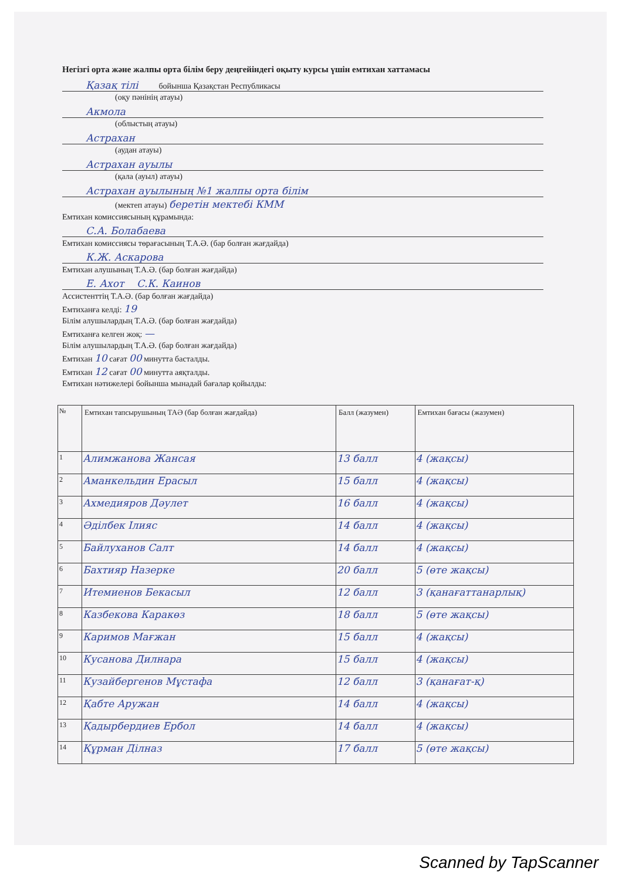Негізгі орта және жалпы орта білім беру деңгейіндегі оқыту курсы үшін емтихан хаттамасы
Қазақ тілі бойынша Қазақстан Республикасы
(оқу пәнінің атауы)
Акмола
(облыстың атауы)
Астрахан
(аудан атауы)
Астрахан ауылы
(қала (ауыл) атауы)
Астрахан ауылының №1 жалпы орта білім
(мектеп атауы) беретін мектебі КММ
Емтихан комиссиясының құрамында:
С.А. Болабаева
Емтихан комиссиясы төрағасының Т.А.Ә. (бар болған жағдайда)
К.Ж. Аскарова
Емтихан алушының Т.А.Ә. (бар болған жағдайда)
Е. Ахот С.К. Каинов
Ассистенттің Т.А.Ә. (бар болған жағдайда)
Емтиханға келді: 19
Білім алушылардың Т.А.Ә. (бар болған жағдайда)
Емтиханға келген жоқ: —
Білім алушылардың Т.А.Ә. (бар болған жағдайда)
Емтихан 10 сағат 00 минутта басталды.
Емтихан 12 сағат 00 минутта аяқталды.
Емтихан нәтижелері бойынша мынадай бағалар қойылды:
| № | Емтихан тапсырушының ТАӘ (бар болған жағдайда) | Балл (жазумен) | Емтихан бағасы (жазумен) |
| --- | --- | --- | --- |
| 1 | Алимжанова Жансая | 13 балл | 4 (жақсы) |
| 2 | Аманкельдин Ерасыл | 15 балл | 4 (жақсы) |
| 3 | Ахмедияров Дәулет | 16 балл | 4 (жақсы) |
| 4 | Әділбек Ілияс | 14 балл | 4 (жақсы) |
| 5 | Байлуханов Салт | 14 балл | 4 (жақсы) |
| 6 | Бахтияр Назерке | 20 балл | 5 (өте жақсы) |
| 7 | Итемиенов Бекасыл | 12 балл | 3 (қанағаттанарлық) |
| 8 | Казбекова Каракөз | 18 балл | 5 (өте жақсы) |
| 9 | Каримов Мағжан | 15 балл | 4 (жақсы) |
| 10 | Кусанова Дилнара | 15 балл | 4 (жақсы) |
| 11 | Кузайбергенов Мұстафа | 12 балл | 3 (қанағат-қ) |
| 12 | Қабте Аружан | 14 балл | 4 (жақсы) |
| 13 | Қадырбердиев Ербол | 14 балл | 4 (жақсы) |
| 14 | Құрман Ділназ | 17 балл | 5 (өте жақсы) |
Scanned by TapScanner